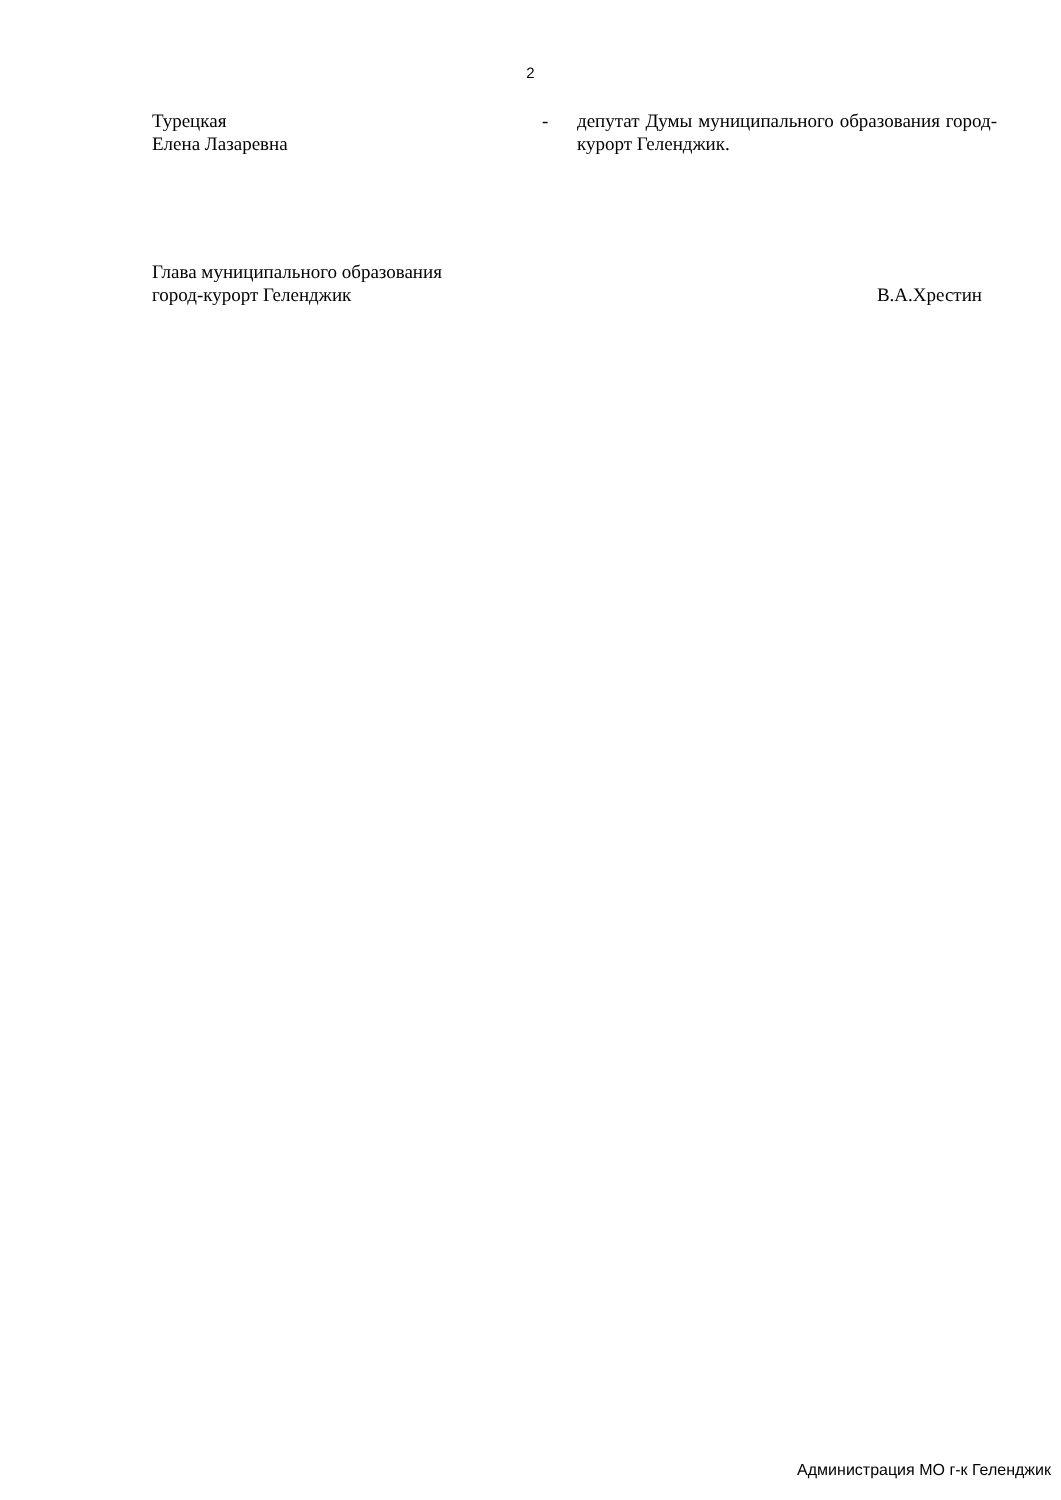2
Турецкая
Елена Лазаревна
- депутат Думы муниципального образования город-курорт Геленджик.
Глава муниципального образования
город-курорт Геленджик
В.А.Хрестин
Администрация МО г-к Геленджик